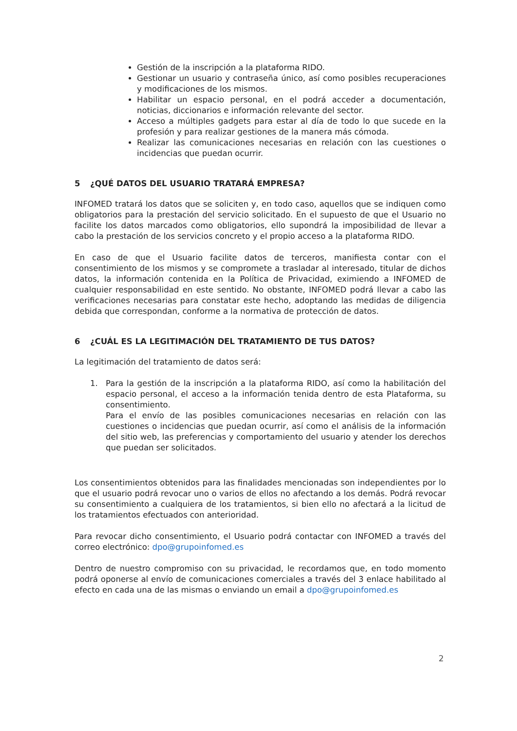Gestión de la inscripción a la plataforma RIDO.
Gestionar un usuario y contraseña único, así como posibles recuperaciones y modificaciones de los mismos.
Habilitar un espacio personal, en el podrá acceder a documentación, noticias, diccionarios e información relevante del sector.
Acceso a múltiples gadgets para estar al día de todo lo que sucede en la profesión y para realizar gestiones de la manera más cómoda.
Realizar las comunicaciones necesarias en relación con las cuestiones o incidencias que puedan ocurrir.
5 ¿QUÉ DATOS DEL USUARIO TRATARÁ EMPRESA?
INFOMED tratará los datos que se soliciten y, en todo caso, aquellos que se indiquen como obligatorios para la prestación del servicio solicitado. En el supuesto de que el Usuario no facilite los datos marcados como obligatorios, ello supondrá la imposibilidad de llevar a cabo la prestación de los servicios concreto y el propio acceso a la plataforma RIDO.
En caso de que el Usuario facilite datos de terceros, manifiesta contar con el consentimiento de los mismos y se compromete a trasladar al interesado, titular de dichos datos, la información contenida en la Política de Privacidad, eximiendo a INFOMED de cualquier responsabilidad en este sentido. No obstante, INFOMED podrá llevar a cabo las verificaciones necesarias para constatar este hecho, adoptando las medidas de diligencia debida que correspondan, conforme a la normativa de protección de datos.
6 ¿CUÁL ES LA LEGITIMACIÓN DEL TRATAMIENTO DE TUS DATOS?
La legitimación del tratamiento de datos será:
1. Para la gestión de la inscripción a la plataforma RIDO, así como la habilitación del espacio personal, el acceso a la información tenida dentro de esta Plataforma, su consentimiento.
Para el envío de las posibles comunicaciones necesarias en relación con las cuestiones o incidencias que puedan ocurrir, así como el análisis de la información del sitio web, las preferencias y comportamiento del usuario y atender los derechos que puedan ser solicitados.
Los consentimientos obtenidos para las finalidades mencionadas son independientes por lo que el usuario podrá revocar uno o varios de ellos no afectando a los demás. Podrá revocar su consentimiento a cualquiera de los tratamientos, si bien ello no afectará a la licitud de los tratamientos efectuados con anterioridad.
Para revocar dicho consentimiento, el Usuario podrá contactar con INFOMED a través del correo electrónico: dpo@grupoinfomed.es
Dentro de nuestro compromiso con su privacidad, le recordamos que, en todo momento podrá oponerse al envío de comunicaciones comerciales a través del 3 enlace habilitado al efecto en cada una de las mismas o enviando un email a dpo@grupoinfomed.es
2